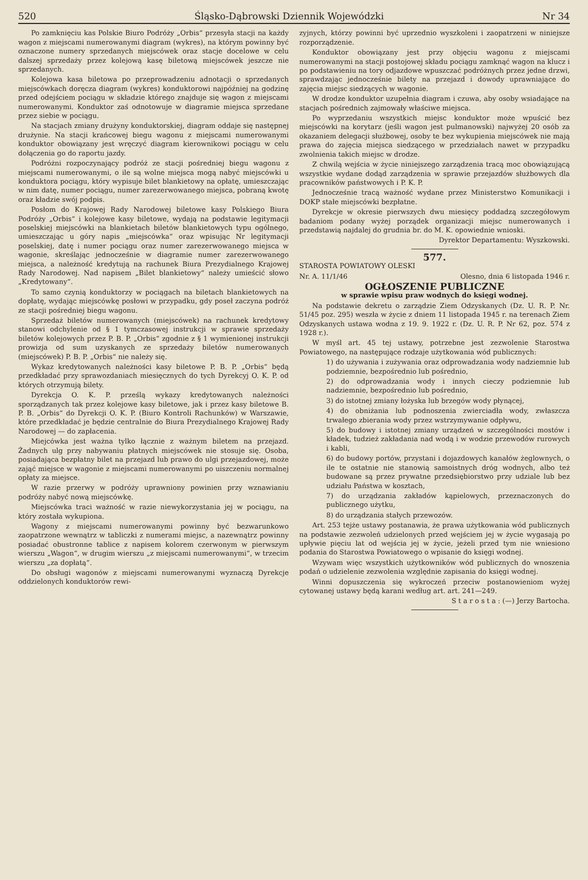520 Śląsko-Dąbrowski Dziennik Wojewódzki Nr 34
Po zamknięciu kas Polskie Biuro Podróży „Orbis“ przesyła stacji na każdy wagon z miejscami numerowanymi diagram (wykres), na którym powinny być oznaczone numery sprzedanych miejscówek oraz stacje docelowe w celu dalszej sprzedaży przez kolejową kasę biletową miejscówek jeszcze nie sprzedanych.
Kolejowa kasa biletowa po przeprowadzeniu adnotacji o sprzedanych miejscówkach doręcza diagram (wykres) konduktorowi najpóźniej na godzinę przed odejściem pociągu w składzie którego znajduje się wagon z miejscami numerowanymi. Konduktor zaś odnotowuje w diagramie miejsca sprzedane przez siebie w pociągu.
Na stacjach zmiany drużyny konduktorskiej, diagram oddaje się następnej drużynie. Na stacji krańcowej biegu wagonu z miejscami numerowanymi konduktor obowiązany jest wręczyć diagram kierownikowi pociągu w celu dołączenia go do raportu jazdy.
Podróżni rozpoczynający podróż ze stacji pośredniej biegu wagonu z miejscami numerowanymi, o ile są wolne miejsca mogą nabyć miejscówki u konduktora pociągu, który wypisuje bilet blankietowy na opłatę, umieszczając w nim datę, numer pociągu, numer zarezerwowanego miejsca, pobraną kwotę oraz kładzie swój podpis.
Posłom do Krajowej Rady Narodowej biletowe kasy Polskiego Biura Podróży „Orbis“ i kolejowe kasy biletowe, wydają na podstawie legitymacji poselskiej miejscówki na blankietach biletów blankietowych typu ogólnego, umieszczając u góry napis „miejscówka“ oraz wpisując Nr legitymacji poselskiej, datę i numer pociągu oraz numer zarezerwowanego miejsca w wagonie, skreślając jednocześnie w diagramie numer zarezerwowanego miejsca, a należność kredytują na rachunek Biura Prezydialnego Krajowej Rady Narodowej. Nad napisem „Bilet blankietowy“ należy umieścić słowo „Kredytowany“.
To samo czynią konduktorzy w pociągach na biletach blankietowych na dopłatę, wydając miejscówkę posłowi w przypadku, gdy poseł zaczyna podróż ze stacji pośredniej biegu wagonu.
Sprzedaż biletów numerowanych (miejscówek) na rachunek kredytowy stanowi odchylenie od § 1 tymczasowej instrukcji w sprawie sprzedaży biletów kolejowych przez P. B. P. „Orbis“ zgodnie z § 1 wymienionej instrukcji prowizja od sum uzyskanych ze sprzedaży biletów numerowanych (miejscówek) P. B. P. „Orbis“ nie należy się.
Wykaz kredytowanych należności kasy biletowe P. B. P. „Orbis“ będą przedkładać przy sprawozdaniach miesięcznych do tych Dyrekcyj O. K. P. od których otrzymują bilety.
Dyrekcja O. K. P. prześlą wykazy kredytowanych należności sporządzanych tak przez kolejowe kasy biletowe, jak i przez kasy biletowe B. P. B. „Orbis“ do Dyrekcji O. K. P. (Biuro Kontroli Rachunków) w Warszawie, które przedkładać je będzie centralnie do Biura Prezydialnego Krajowej Rady Narodowej — do zapłacenia.
Miejcówka jest ważna tylko łącznie z ważnym biletem na przejazd. Żadnych ulg przy nabywaniu płatnych miejscówek nie stosuje się. Osoba, posiadająca bezpłatny bilet na przejazd lub prawo do ulgi przejazdowej, może zająć miejsce w wagonie z miejscami numerowanymi po uiszczeniu normalnej opłaty za miejsce.
W razie przerwy w podróży uprawniony powinien przy wznawianiu podróży nabyć nową miejscówkę.
Miejscówka traci ważność w razie niewykorzystania jej w pociągu, na który została wykupiona.
Wagony z miejscami numerowanymi powinny być bezwarunkowo zaopatrzone wewnątrz w tabliczki z numerami miejsc, a nazewnątrz powinny posiadać obustronne tablice z napisem kolorem czerwonym w pierwszym wierszu „Wagon“, w drugim wierszu „z miejscami numerowanymi“, w trzecim wierszu „za dopłatą“.
Do obsługi wagonów z miejscami numerowanymi wyznaczą Dyrekcje oddzielonych konduktorów rewi-
zyjnych, którzy powinni być uprzednio wyszkoleni i zaopatrzeni w niniejsze rozporządzenie.
Konduktor obowiązany jest przy objęciu wagonu z miejscami numerowanymi na stacji postojowej składu pociągu zamknąć wagon na klucz i po podstawieniu na tory odjazdowe wpuszczać podróżnych przez jedne drzwi, sprawdzając jednocześnie bilety na przejazd i dowody uprawniające do zajęcia miejsc siedzących w wagonie.
W drodze konduktor uzupełnia diagram i czuwa, aby osoby wsiadające na stacjach pośrednich zajmowały właściwe miejsca.
Po wyprzedaniu wszystkich miejsc konduktor może wpuścić bez miejscówki na korytarz (jeśli wagon jest pulmanowski) najwyżej 20 osób za okazaniem delegacji służbowej, osoby te bez wykupienia miejscówek nie mają prawa do zajęcia miejsca siedzącego w przedziałach nawet w przypadku zwolnienia takich miejsc w drodze.
Z chwilą wejścia w życie niniejszego zarządzenia tracą moc obowiązującą wszystkie wydane dodąd zarządzenia w sprawie przejazdów służbowych dla pracowników państwowych i P. K. P.
Jednocześnie tracą ważność wydane przez Ministerstwo Komunikacji i DOKP stałe miejscówki bezpłatne.
Dyrekcje w okresie pierwszych dwu miesięcy poddadzą szczegółowym badaniom podany wyżej porządek organizacji miejsc numerowanych i przedstawią najdalej do grudnia br. do M. K. opowiednie wnioski.
Dyrektor Departamentu: Wyszkowski.
577.
STAROSTA POWIATOWY OLESKI
Nr. A. 11/1/46 Olesno, dnia 6 listopada 1946 r.
OGŁOSZENIE PUBLICZNE
w sprawie wpisu praw wodnych do księgi wodnej.
Na podstawie dekretu o zarządzie Ziem Odzyskanych (Dz. U. R. P. Nr. 51/45 poz. 295) weszła w życie z dniem 11 listopada 1945 r. na terenach Ziem Odzyskanych ustawa wodna z 19. 9. 1922 r. (Dz. U. R. P. Nr 62, poz. 574 z 1928 r.).
W myśl art. 45 tej ustawy, potrzebne jest zezwolenie Starostwa Powiatowego, na następujące rodzaje użytkowania wód publicznych:
1) do używania i zużywania oraz odprowadzania wody nadziemnie lub podziemnie, bezpośrednio lub pośrednio,
2) do odprowadzania wody i innych cieczy podziemnie lub nadziemnie, bezpośrednio lub pośrednio,
3) do istotnej zmiany łożyska lub brzegów wody płynącej,
4) do obniżania lub podnoszenia zwierciadła wody, zwłaszcza trwałego zbierania wody przez wstrzymywanie odpływu,
5) do budowy i istotnej zmiany urządzeń w szczególności mostów i kładek, tudzież zakładania nad wodą i w wodzie przewodów rurowych i kabli,
6) do budowy portów, przystani i dojazdowych kanałów żeglownych, o ile te ostatnie nie stanowią samoistnych dróg wodnych, albo też budowane są przez prywatne przedsiębiorstwo przy udziale lub bez udziału Państwa w kosztach,
7) do urządzania zakładów kąpielowych, przeznaczonych do publicznego użytku,
8) do urządzania stałych przewozów.
Art. 253 tejże ustawy postanawia, że prawa użytkowania wód publicznych na podstawie zezwoleń udzielonych przed wejściem jej w życie wygasają po upływie pięciu lat od wejścia jej w życie, jeżeli przed tym nie wniesiono podania do Starostwa Powiatowego o wpisanie do księgi wodnej.
Wzywam więc wszystkich użytkowników wód publicznych do wnoszenia podań o udzielenie zezwolenia względnie zapisania do księgi wodnej.
Winni dopuszczenia się wykroczeń przeciw postanowieniom wyżej cytowanej ustawy będą karani według art. art. 241—249.
S t a r o s t a : (—) Jerzy Bartocha.